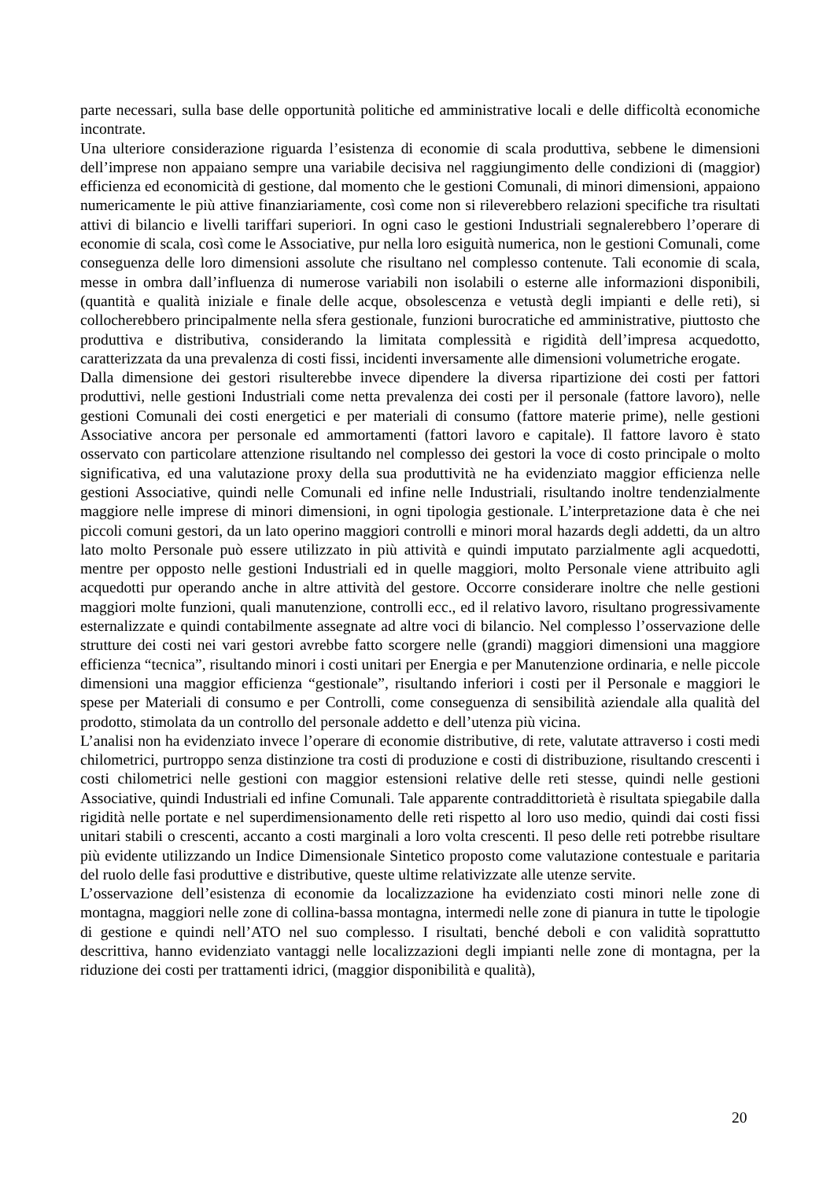parte necessari, sulla base delle opportunità politiche ed amministrative locali e delle difficoltà economiche incontrate.
Una ulteriore considerazione riguarda l’esistenza di economie di scala produttiva, sebbene le dimensioni dell’imprese non appaiano sempre una variabile decisiva nel raggiungimento delle condizioni di (maggior) efficienza ed economicità di gestione, dal momento che le gestioni Comunali, di minori dimensioni, appaiono numericamente le più attive finanziariamente, così come non si rileverebbero relazioni specifiche tra risultati attivi di bilancio e livelli tariffari superiori. In ogni caso le gestioni Industriali segnalerebbero l’operare di economie di scala, così come le Associative, pur nella loro esiguità numerica, non le gestioni Comunali, come conseguenza delle loro dimensioni assolute che risultano nel complesso contenute. Tali economie di scala, messe in ombra dall’influenza di numerose variabili non isolabili o esterne alle informazioni disponibili, (quantità e qualità iniziale e finale delle acque, obsolescenza e vetustà degli impianti e delle reti), si collocherebbero principalmente nella sfera gestionale, funzioni burocratiche ed amministrative, piuttosto che produttiva e distributiva, considerando la limitata complessità e rigidità dell’impresa acquedotto, caratterizzata da una prevalenza di costi fissi, incidenti inversamente alle dimensioni volumetriche erogate.
Dalla dimensione dei gestori risulterebbe invece dipendere la diversa ripartizione dei costi per fattori produttivi, nelle gestioni Industriali come netta prevalenza dei costi per il personale (fattore lavoro), nelle gestioni Comunali dei costi energetici e per materiali di consumo (fattore materie prime), nelle gestioni Associative ancora per personale ed ammortamenti (fattori lavoro e capitale). Il fattore lavoro è stato osservato con particolare attenzione risultando nel complesso dei gestori la voce di costo principale o molto significativa, ed una valutazione proxy della sua produttività ne ha evidenziato maggior efficienza nelle gestioni Associative, quindi nelle Comunali ed infine nelle Industriali, risultando inoltre tendenzialmente maggiore nelle imprese di minori dimensioni, in ogni tipologia gestionale. L’interpretazione data è che nei piccoli comuni gestori, da un lato operino maggiori controlli e minori moral hazards degli addetti, da un altro lato molto Personale può essere utilizzato in più attività e quindi imputato parzialmente agli acquedotti, mentre per opposto nelle gestioni Industriali ed in quelle maggiori, molto Personale viene attribuito agli acquedotti pur operando anche in altre attività del gestore. Occorre considerare inoltre che nelle gestioni maggiori molte funzioni, quali manutenzione, controlli ecc., ed il relativo lavoro, risultano progressivamente esternalizzate e quindi contabilmente assegnate ad altre voci di bilancio. Nel complesso l’osservazione delle strutture dei costi nei vari gestori avrebbe fatto scorgere nelle (grandi) maggiori dimensioni una maggiore efficienza “tecnica”, risultando minori i costi unitari per Energia e per Manutenzione ordinaria, e nelle piccole dimensioni una maggior efficienza “gestionale”, risultando inferiori i costi per il Personale e maggiori le spese per Materiali di consumo e per Controlli, come conseguenza di sensibilità aziendale alla qualità del prodotto, stimolata da un controllo del personale addetto e dell’utenza più vicina.
L’analisi non ha evidenziato invece l’operare di economie distributive, di rete, valutate attraverso i costi medi chilometrici, purtroppo senza distinzione tra costi di produzione e costi di distribuzione, risultando crescenti i costi chilometrici nelle gestioni con maggior estensioni relative delle reti stesse, quindi nelle gestioni Associative, quindi Industriali ed infine Comunali. Tale apparente contraddittorietà è risultata spiegabile dalla rigidità nelle portate e nel superdimensionamento delle reti rispetto al loro uso medio, quindi dai costi fissi unitari stabili o crescenti, accanto a costi marginali a loro volta crescenti. Il peso delle reti potrebbe risultare più evidente utilizzando un Indice Dimensionale Sintetico proposto come valutazione contestuale e paritaria del ruolo delle fasi produttive e distributive, queste ultime relativizzate alle utenze servite.
L’osservazione dell’esistenza di economie da localizzazione ha evidenziato costi minori nelle zone di montagna, maggiori nelle zone di collina-bassa montagna, intermedi nelle zone di pianura in tutte le tipologie di gestione e quindi nell’ATO nel suo complesso. I risultati, benché deboli e con validità soprattutto descrittiva, hanno evidenziato vantaggi nelle localizzazioni degli impianti nelle zone di montagna, per la riduzione dei costi per trattamenti idrici, (maggior disponibilità e qualità),
20